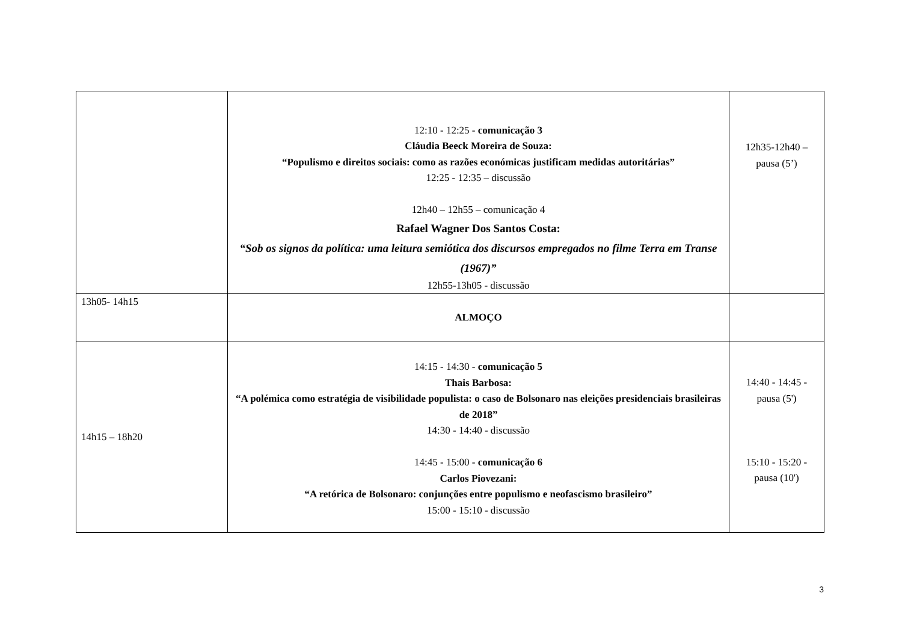| | 12:10 - 12:25 - comunicação 3 Cláudia Beeck Moreira de Souza: “Populismo e direitos sociais: como as razões económicas justificam medidas autoritárias” 12:25 - 12:35 – discussão 12h40 – 12h55 – comunicação 4 Rafael Wagner Dos Santos Costa: “Sob os signos da política: uma leitura semiótica dos discursos empregados no filme Terra em Transe (1967)” 12h55-13h05 - discussão | 12h35-12h40 – pausa (5’) |
| 13h05- 14h15 | ALMOÇO | |
| 14h15 – 18h20 | 14:15 - 14:30 - comunicação 5 Thais Barbosa: “A polémica como estratégia de visibilidade populista: o caso de Bolsonaro nas eleições presidenciais brasileiras de 2018” 14:30 - 14:40 - discussão 14:45 - 15:00 - comunicação 6 Carlos Piovezani: “A retórica de Bolsonaro: conjunções entre populismo e neofascismo brasileiro” 15:00 - 15:10 - discussão | 14:40 - 14:45 - pausa (5') 15:10 - 15:20 - pausa (10') |
3